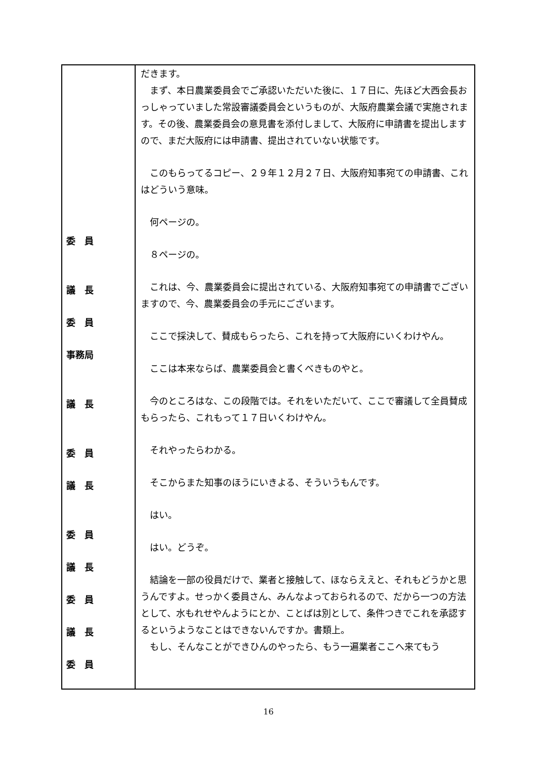| 委 員 議 長 委 員 事務局 議 長 委 員 議 長 委 員 議 長 委 員 議 長 委 員 | だきます。 まず、本日農業委員会でご承認いただいた後に、１７日に、先ほど大西会長おっしゃっていました常設審議委員会というものが、大阪府農業会議で実施されます。その後、農業委員会の意見書を添付しまして、大阪府に申請書を提出しますので、まだ大阪府には申請書、提出されていない状態です。 このもらってるコピー、２９年１２月２７日、大阪府知事宛ての申請書、これはどういう意味。 何ページの。 ８ページの。 これは、今、農業委員会に提出されている、大阪府知事宛ての申請書でございますので、今、農業委員会の手元にございます。 ここで採決して、賛成もらったら、これを持って大阪府にいくわけやん。 ここは本来ならば、農業委員会と書くべきものやと。 今のところはな、この段階では。それをいただいて、ここで審議して全員賛成もらったら、これもって１７日いくわけやん。 それやったらわかる。 そこからまた知事のほうにいきよる、そういうもんです。 はい。 はい。どうぞ。 結論を一部の役員だけで、業者と接触して、ほならええと、それもどうかと思うんですよ。せっかく委員さん、みんなよっておられるので、だから一つの方法として、水もれせやんようにとか、ことばは別として、条件つきでこれを承認するというようなことはできないんですか。書類上。 もし、そんなことができひんのやったら、もう一遍業者ここへ来てもう |
16